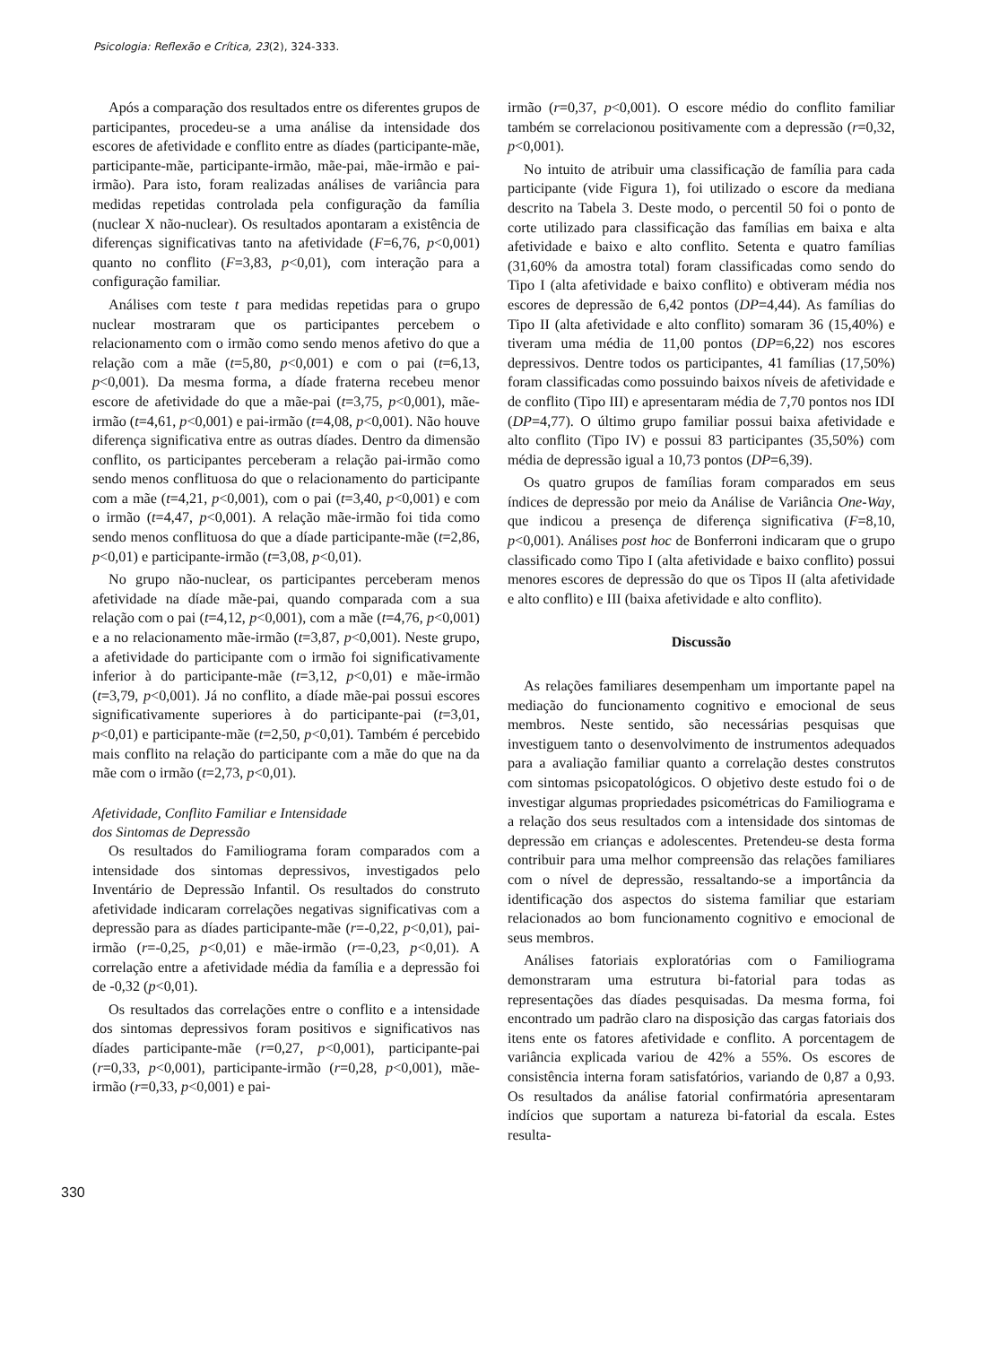Psicologia: Reflexão e Crítica, 23(2), 324-333.
Após a comparação dos resultados entre os diferentes grupos de participantes, procedeu-se a uma análise da intensidade dos escores de afetividade e conflito entre as díades (participante-mãe, participante-mãe, participante-irmão, mãe-pai, mãe-irmão e pai-irmão). Para isto, foram realizadas análises de variância para medidas repetidas controlada pela configuração da família (nuclear X não-nuclear). Os resultados apontaram a existência de diferenças significativas tanto na afetividade (F=6,76, p<0,001) quanto no conflito (F=3,83, p<0,01), com interação para a configuração familiar.
Análises com teste t para medidas repetidas para o grupo nuclear mostraram que os participantes percebem o relacionamento com o irmão como sendo menos afetivo do que a relação com a mãe (t=5,80, p<0,001) e com o pai (t=6,13, p<0,001). Da mesma forma, a díade fraterna recebeu menor escore de afetividade do que a mãe-pai (t=3,75, p<0,001), mãe-irmão (t=4,61, p<0,001) e pai-irmão (t=4,08, p<0,001). Não houve diferença significativa entre as outras díades. Dentro da dimensão conflito, os participantes perceberam a relação pai-irmão como sendo menos conflituosa do que o relacionamento do participante com a mãe (t=4,21, p<0,001), com o pai (t=3,40, p<0,001) e com o irmão (t=4,47, p<0,001). A relação mãe-irmão foi tida como sendo menos conflituosa do que a díade participante-mãe (t=2,86, p<0,01) e participante-irmão (t=3,08, p<0,01).
No grupo não-nuclear, os participantes perceberam menos afetividade na díade mãe-pai, quando comparada com a sua relação com o pai (t=4,12, p<0,001), com a mãe (t=4,76, p<0,001) e a no relacionamento mãe-irmão (t=3,87, p<0,001). Neste grupo, a afetividade do participante com o irmão foi significativamente inferior à do participante-mãe (t=3,12, p<0,01) e mãe-irmão (t=3,79, p<0,001). Já no conflito, a díade mãe-pai possui escores significativamente superiores à do participante-pai (t=3,01, p<0,01) e participante-mãe (t=2,50, p<0,01). Também é percebido mais conflito na relação do participante com a mãe do que na da mãe com o irmão (t=2,73, p<0,01).
Afetividade, Conflito Familiar e Intensidade
dos Sintomas de Depressão
Os resultados do Familiograma foram comparados com a intensidade dos sintomas depressivos, investigados pelo Inventário de Depressão Infantil. Os resultados do construto afetividade indicaram correlações negativas significativas com a depressão para as díades participante-mãe (r=-0,22, p<0,01), pai-irmão (r=-0,25, p<0,01) e mãe-irmão (r=-0,23, p<0,01). A correlação entre a afetividade média da família e a depressão foi de -0,32 (p<0,01).
Os resultados das correlações entre o conflito e a intensidade dos sintomas depressivos foram positivos e significativos nas díades participante-mãe (r=0,27, p<0,001), participante-pai (r=0,33, p<0,001), participante-irmão (r=0,28, p<0,001), mãe-irmão (r=0,33, p<0,001) e pai-
irmão (r=0,37, p<0,001). O escore médio do conflito familiar também se correlacionou positivamente com a depressão (r=0,32, p<0,001).
No intuito de atribuir uma classificação de família para cada participante (vide Figura 1), foi utilizado o escore da mediana descrito na Tabela 3. Deste modo, o percentil 50 foi o ponto de corte utilizado para classificação das famílias em baixa e alta afetividade e baixo e alto conflito. Setenta e quatro famílias (31,60% da amostra total) foram classificadas como sendo do Tipo I (alta afetividade e baixo conflito) e obtiveram média nos escores de depressão de 6,42 pontos (DP=4,44). As famílias do Tipo II (alta afetividade e alto conflito) somaram 36 (15,40%) e tiveram uma média de 11,00 pontos (DP=6,22) nos escores depressivos. Dentre todos os participantes, 41 famílias (17,50%) foram classificadas como possuindo baixos níveis de afetividade e de conflito (Tipo III) e apresentaram média de 7,70 pontos nos IDI (DP=4,77). O último grupo familiar possui baixa afetividade e alto conflito (Tipo IV) e possui 83 participantes (35,50%) com média de depressão igual a 10,73 pontos (DP=6,39).
Os quatro grupos de famílias foram comparados em seus índices de depressão por meio da Análise de Variância One-Way, que indicou a presença de diferença significativa (F=8,10, p<0,001). Análises post hoc de Bonferroni indicaram que o grupo classificado como Tipo I (alta afetividade e baixo conflito) possui menores escores de depressão do que os Tipos II (alta afetividade e alto conflito) e III (baixa afetividade e alto conflito).
Discussão
As relações familiares desempenham um importante papel na mediação do funcionamento cognitivo e emocional de seus membros. Neste sentido, são necessárias pesquisas que investiguem tanto o desenvolvimento de instrumentos adequados para a avaliação familiar quanto a correlação destes construtos com sintomas psicopatológicos. O objetivo deste estudo foi o de investigar algumas propriedades psicométricas do Familiograma e a relação dos seus resultados com a intensidade dos sintomas de depressão em crianças e adolescentes. Pretendeu-se desta forma contribuir para uma melhor compreensão das relações familiares com o nível de depressão, ressaltando-se a importância da identificação dos aspectos do sistema familiar que estariam relacionados ao bom funcionamento cognitivo e emocional de seus membros.
Análises fatoriais exploratórias com o Familiograma demonstraram uma estrutura bi-fatorial para todas as representações das díades pesquisadas. Da mesma forma, foi encontrado um padrão claro na disposição das cargas fatoriais dos itens ente os fatores afetividade e conflito. A porcentagem de variância explicada variou de 42% a 55%. Os escores de consistência interna foram satisfatórios, variando de 0,87 a 0,93. Os resultados da análise fatorial confirmatória apresentaram indícios que suportam a natureza bi-fatorial da escala. Estes resulta-
330